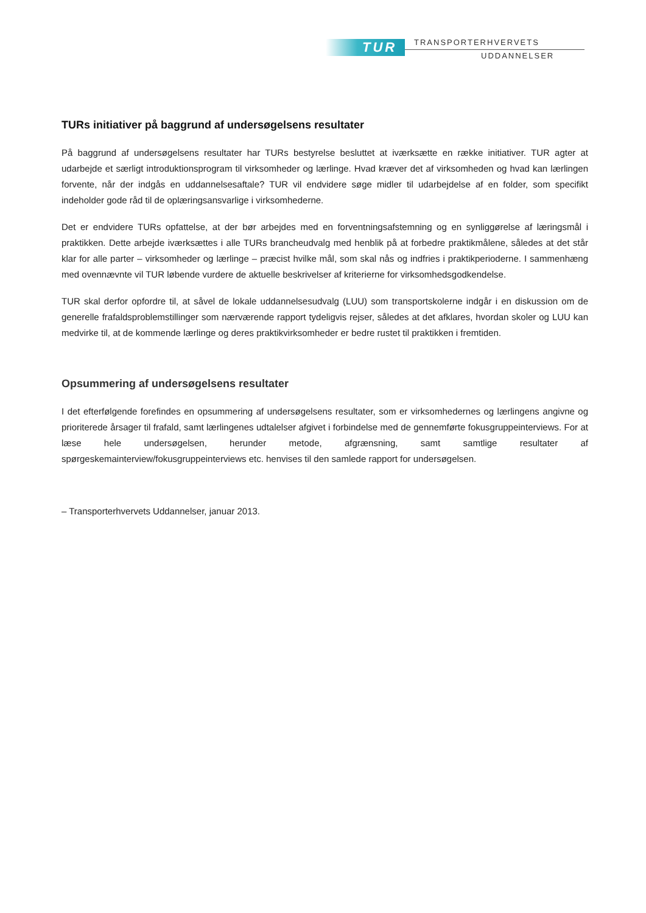TUR TRANSPORTERHVERVETS
UDDANNELSER
TURs initiativer på baggrund af undersøgelsens resultater
På baggrund af undersøgelsens resultater har TURs bestyrelse besluttet at iværksætte en række initiativer. TUR agter at udarbejde et særligt introduktionsprogram til virksomheder og lærlinge. Hvad kræver det af virksomheden og hvad kan lærlingen forvente, når der indgås en uddannelsesaftale? TUR vil endvidere søge midler til udarbejdelse af en folder, som specifikt indeholder gode råd til de oplæringsansvarlige i virksomhederne.
Det er endvidere TURs opfattelse, at der bør arbejdes med en forventningsafstemning og en synliggørelse af læringsmål i praktikken. Dette arbejde iværksættes i alle TURs brancheudvalg med henblik på at forbedre praktikmålene, således at det står klar for alle parter – virksomheder og lærlinge – præcist hvilke mål, som skal nås og indfries i praktikperioderne. I sammenhæng med ovennævnte vil TUR løbende vurdere de aktuelle beskrivelser af kriterierne for virksomhedsgodkendelse.
TUR skal derfor opfordre til, at såvel de lokale uddannelsesudvalg (LUU) som transportskolerne indgår i en diskussion om de generelle frafaldsproblemstillinger som nærværende rapport tydeligvis rejser, således at det afklares, hvordan skoler og LUU kan medvirke til, at de kommende lærlinge og deres praktikvirksomheder er bedre rustet til praktikken i fremtiden.
Opsummering af undersøgelsens resultater
I det efterfølgende forefindes en opsummering af undersøgelsens resultater, som er virksomhedernes og lærlingens angivne og prioriterede årsager til frafald, samt lærlingenes udtalelser afgivet i forbindelse med de gennemførte fokusgruppeinterviews. For at læse hele undersøgelsen, herunder metode, afgrænsning, samt samtlige resultater af spørgeskemainterview/fokusgruppeinterviews etc. henvises til den samlede rapport for undersøgelsen.
– Transporterhvervets Uddannelser, januar 2013.